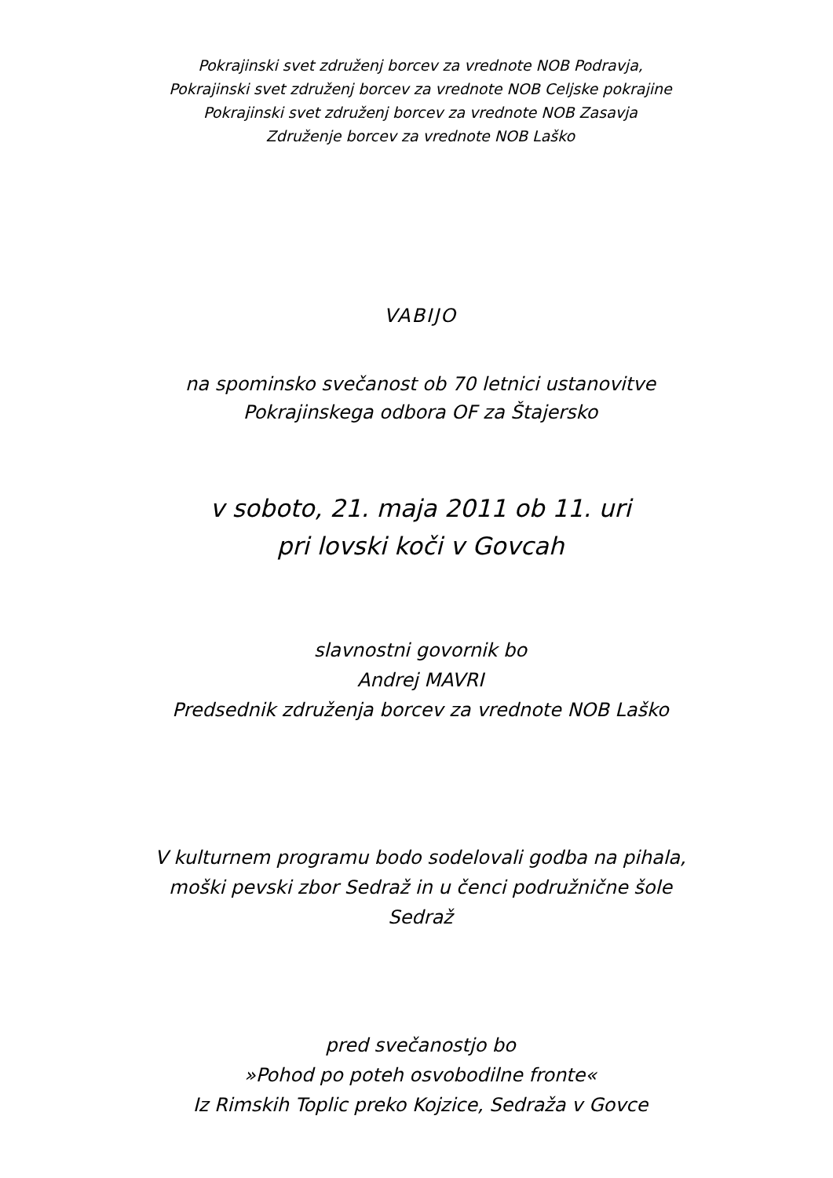Pokrajinski svet združenj borcev za vrednote NOB Podravja,
Pokrajinski svet združenj borcev za vrednote NOB Celjske pokrajine
Pokrajinski svet združenj borcev za vrednote NOB Zasavja
Združenje borcev za vrednote NOB Laško
VABIJO
na spominsko svečanost ob 70 letnici ustanovitve
Pokrajinskega odbora OF za Štajersko
v soboto, 21. maja 2011 ob 11. uri
pri lovski koči v Govcah
slavnostni govornik bo
Andrej MAVRI
Predsednik združenja borcev za vrednote NOB Laško
V kulturnem programu bodo sodelovali godba na pihala,
moški pevski zbor Sedraž in u čenci podružnične šole
Sedraž
pred svečanostjo bo
»Pohod po poteh osvobodilne fronte«
Iz Rimskih Toplic preko Kojzice, Sedraža v Govce